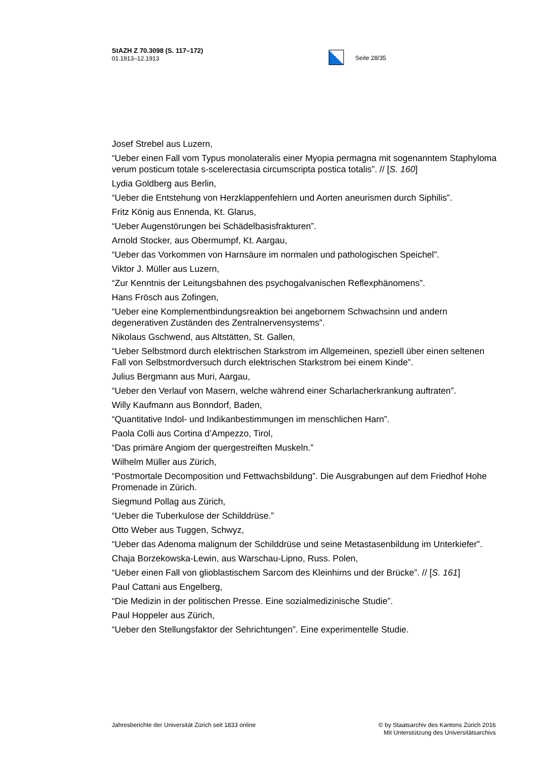StAZH Z 70.3098 (S. 117–172)
01.1913–12.1913
Seite 28/35
Josef Strebel aus Luzern,
“Ueber einen Fall vom Typus monolateralis einer Myopia permagna mit sogenanntem Staphyloma verum posticum totale s-scelerectasia circumscripta postica totalis”. // [S. 160]
Lydia Goldberg aus Berlin,
“Ueber die Entstehung von Herzklappenfehlern und Aorten aneurismen durch Siphilis”.
Fritz König aus Ennenda, Kt. Glarus,
“Ueber Augenstörungen bei Schädelbasisfrakturen”.
Arnold Stocker, aus Obermumpf, Kt. Aargau,
“Ueber das Vorkommen von Harnsäure im normalen und pathologischen Speichel”.
Viktor J. Müller aus Luzern,
“Zur Kenntnis der Leitungsbahnen des psychogalvanischen Reflexphänomens”.
Hans Frösch aus Zofingen,
“Ueber eine Komplementbindungsreaktion bei angebornem Schwachsinn und andern degenerativen Zuständen des Zentralnervensystems”.
Nikolaus Gschwend, aus Altstätten, St. Gallen,
“Ueber Selbstmord durch elektrischen Starkstrom im Allgemeinen, speziell über einen seltenen Fall von Selbstmordversuch durch elektrischen Starkstrom bei einem Kinde”.
Julius Bergmann aus Muri, Aargau,
“Ueber den Verlauf von Masern, welche während einer Scharlacherkrankung auftraten”.
Willy Kaufmann aus Bonndorf, Baden,
“Quantitative Indol- und Indikanbestimmungen im menschlichen Harn”.
Paola Colli aus Cortina d’Ampezzo, Tirol,
“Das primäre Angiom der quergestreiften Muskeln.”
Wilhelm Müller aus Zürich,
“Postmortale Decomposition und Fettwachsbildung”. Die Ausgrabungen auf dem Friedhof Hohe Promenade in Zürich.
Siegmund Pollag aus Zürich,
“Ueber die Tuberkulose der Schilddrüse.”
Otto Weber aus Tuggen, Schwyz,
“Ueber das Adenoma malignum der Schilddrüse und seine Metastasenbildung im Unterkiefer”.
Chaja Borzekowska-Lewin, aus Warschau-Lipno, Russ. Polen,
“Ueber einen Fall von glioblastischem Sarcom des Kleinhirns und der Brücke”. // [S. 161]
Paul Cattani aus Engelberg,
“Die Medizin in der politischen Presse. Eine sozialmedizinische Studie”.
Paul Hoppeler aus Zürich,
“Ueber den Stellungsfaktor der Sehrichtungen”. Eine experimentelle Studie.
Jahresberichte der Universität Zürich seit 1833 online
© by Staatsarchiv des Kantons Zürich 2016
Mit Unterstützung des Universitätsarchivs